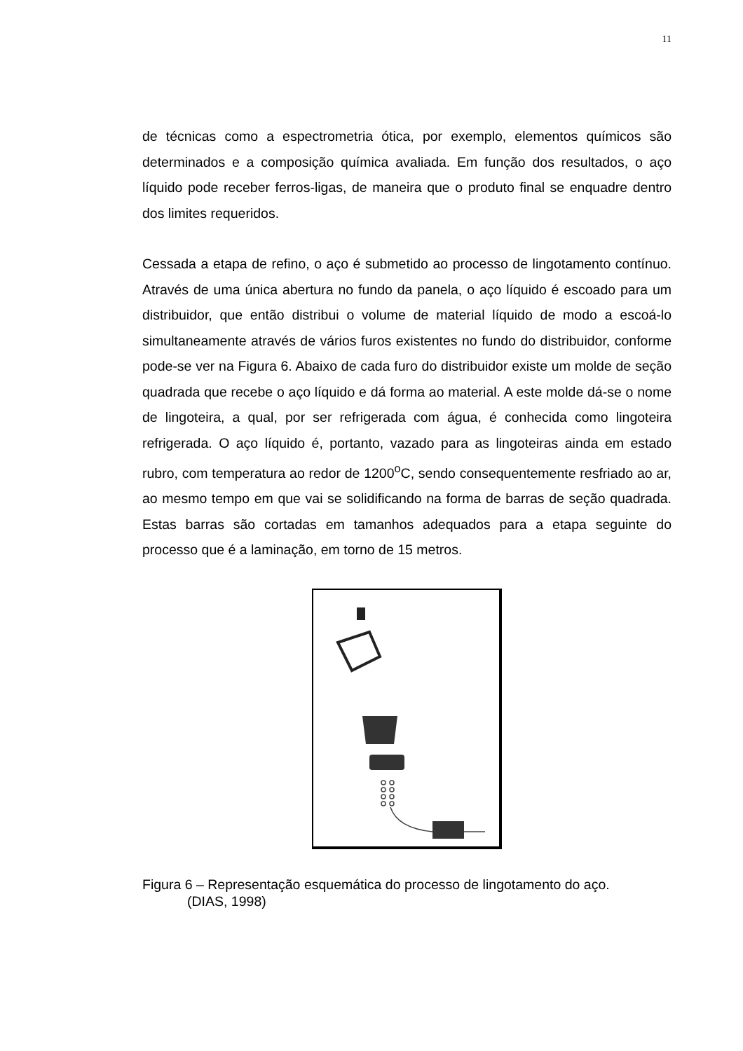11
de técnicas como a espectrometria ótica, por exemplo, elementos químicos são determinados e a composição química avaliada. Em função dos resultados, o aço líquido pode receber ferros-ligas, de maneira que o produto final se enquadre dentro dos limites requeridos.
Cessada a etapa de refino, o aço é submetido ao processo de lingotamento contínuo. Através de uma única abertura no fundo da panela, o aço líquido é escoado para um distribuidor, que então distribui o volume de material líquido de modo a escoá-lo simultaneamente através de vários furos existentes no fundo do distribuidor, conforme pode-se ver na Figura 6. Abaixo de cada furo do distribuidor existe um molde de seção quadrada que recebe o aço líquido e dá forma ao material. A este molde dá-se o nome de lingoteira, a qual, por ser refrigerada com água, é conhecida como lingoteira refrigerada. O aço líquido é, portanto, vazado para as lingoteiras ainda em estado rubro, com temperatura ao redor de 1200<sup>o</sup>C, sendo consequentemente resfriado ao ar, ao mesmo tempo em que vai se solidificando na forma de barras de seção quadrada. Estas barras são cortadas em tamanhos adequados para a etapa seguinte do processo que é a laminação, em torno de 15 metros.
Figura 6 – Representação esquemática do processo de lingotamento do aço.
(DIAS, 1998)